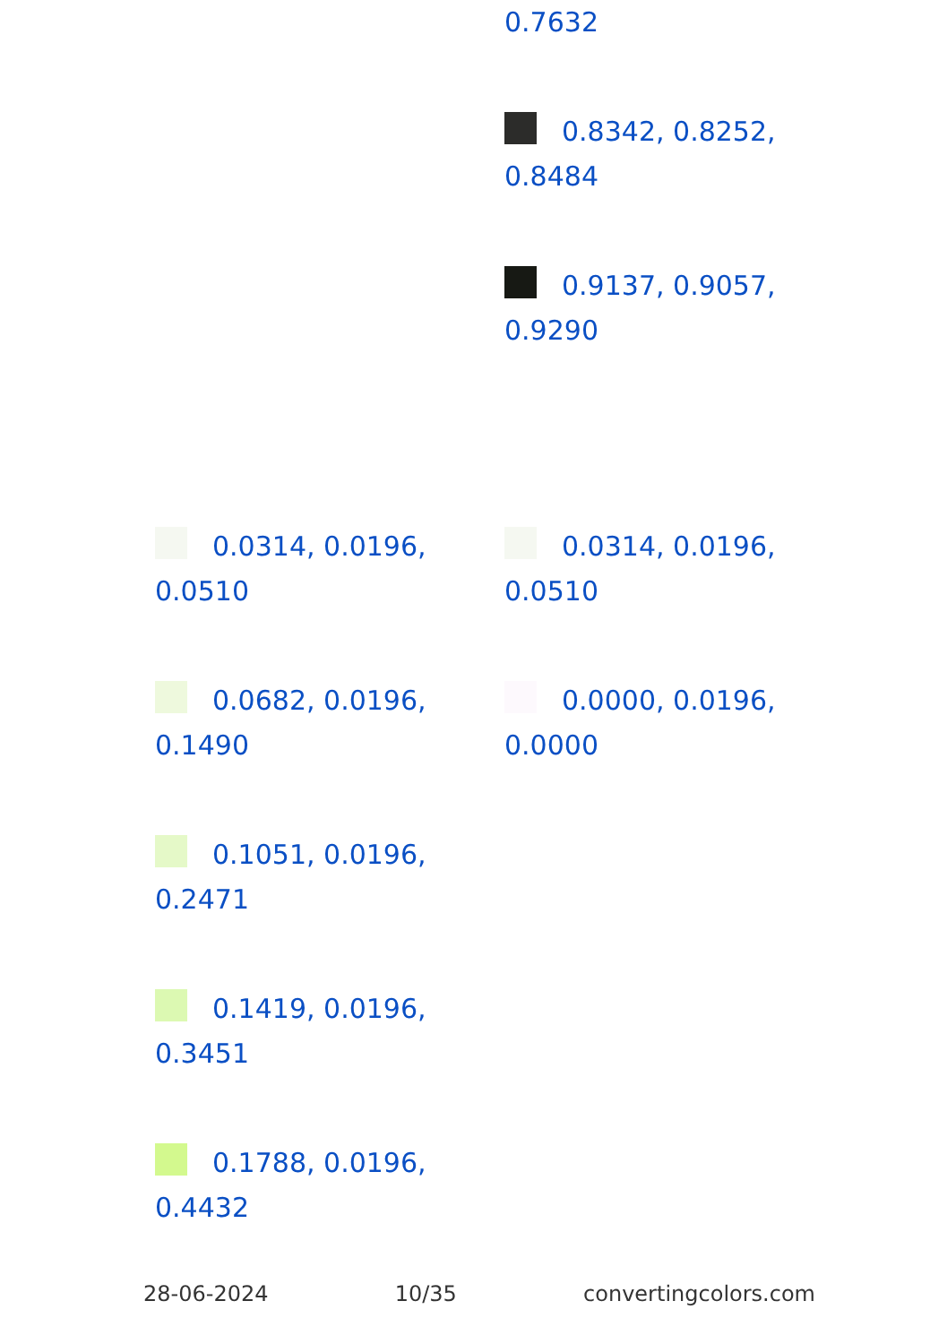0.7632
0.8342, 0.8252, 0.8484
0.9137, 0.9057, 0.9290
0.0314, 0.0196, 0.0510
0.0000, 0.0196, 0.0000
0.0314, 0.0196, 0.0510
0.0682, 0.0196, 0.1490
0.1051, 0.0196, 0.2471
0.1419, 0.0196, 0.3451
0.1788, 0.0196, 0.4432
28-06-2024 10/35 convertingcolors.com